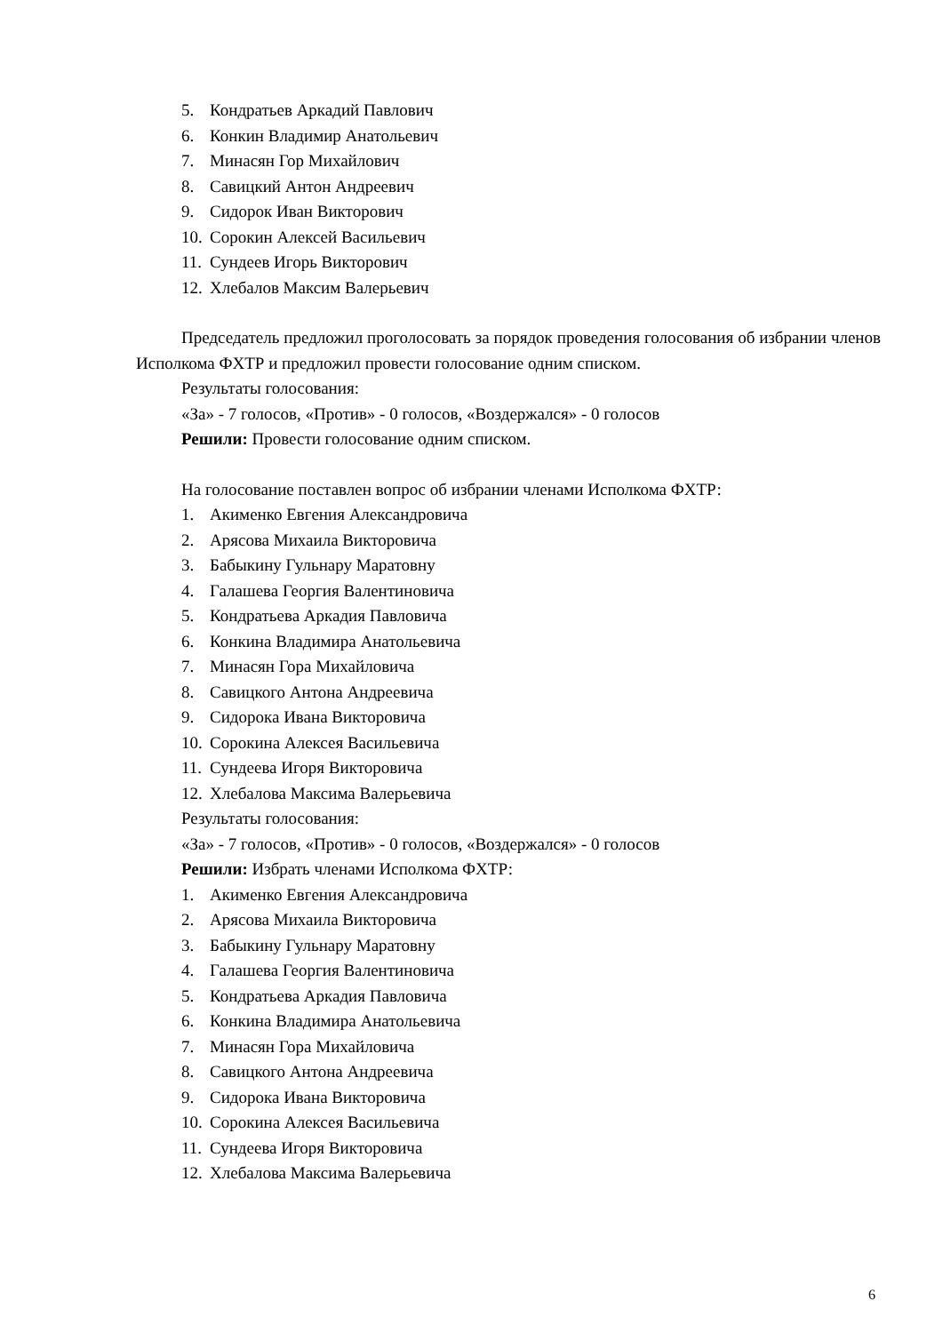5. Кондратьев Аркадий Павлович
6. Конкин Владимир Анатольевич
7. Минасян Гор Михайлович
8. Савицкий Антон Андреевич
9. Сидорок Иван Викторович
10. Сорокин Алексей Васильевич
11. Сундеев Игорь Викторович
12. Хлебалов Максим Валерьевич
Председатель предложил проголосовать за порядок проведения голосования об избрании членов Исполкома ФХТР и предложил провести голосование одним списком.
Результаты голосования:
«За» - 7 голосов, «Против» - 0 голосов, «Воздержался» - 0 голосов
Решили: Провести голосование одним списком.
На голосование поставлен вопрос об избрании членами Исполкома ФХТР:
1. Акименко Евгения Александровича
2. Арясова Михаила Викторовича
3. Бабыкину Гульнару Маратовну
4. Галашева Георгия Валентиновича
5. Кондратьева Аркадия Павловича
6. Конкина Владимира Анатольевича
7. Минасян Гора Михайловича
8. Савицкого Антона Андреевича
9. Сидорока Ивана Викторовича
10. Сорокина Алексея Васильевича
11. Сундеева Игоря Викторовича
12. Хлебалова Максима Валерьевича
Результаты голосования:
«За» - 7 голосов, «Против» - 0 голосов, «Воздержался» - 0 голосов
Решили: Избрать членами Исполкома ФХТР:
1. Акименко Евгения Александровича
2. Арясова Михаила Викторовича
3. Бабыкину Гульнару Маратовну
4. Галашева Георгия Валентиновича
5. Кондратьева Аркадия Павловича
6. Конкина Владимира Анатольевича
7. Минасян Гора Михайловича
8. Савицкого Антона Андреевича
9. Сидорока Ивана Викторовича
10. Сорокина Алексея Васильевича
11. Сундеева Игоря Викторовича
12. Хлебалова Максима Валерьевича
6